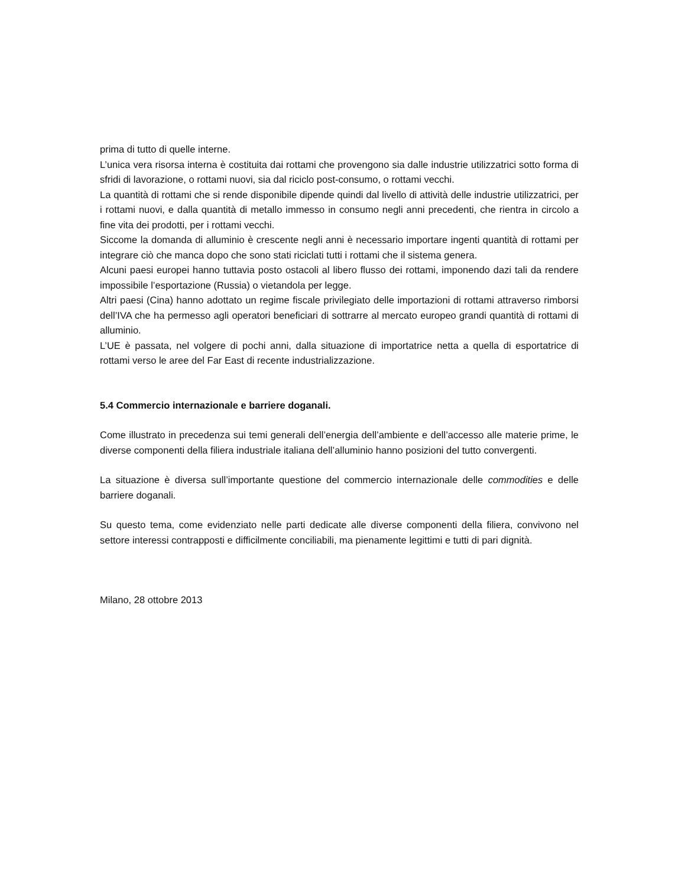prima di tutto di quelle interne.
L’unica vera risorsa interna è costituita dai rottami che provengono sia dalle industrie utilizzatrici sotto forma di sfridi di lavorazione, o rottami nuovi, sia dal riciclo post-consumo, o rottami vecchi.
La quantità di rottami che si rende disponibile dipende quindi dal livello di attività delle industrie utilizzatrici, per i rottami nuovi, e dalla quantità di metallo immesso in consumo negli anni precedenti, che rientra in circolo a fine vita dei prodotti, per i rottami vecchi.
Siccome la domanda di alluminio è crescente negli anni è necessario importare ingenti quantità di rottami per integrare ciò che manca dopo che sono stati riciclati tutti i rottami che il sistema genera.
Alcuni paesi europei hanno tuttavia posto ostacoli al libero flusso dei rottami, imponendo dazi tali da rendere impossibile l’esportazione (Russia) o vietandola per legge.
Altri paesi (Cina) hanno adottato un regime fiscale privilegiato delle importazioni di rottami attraverso rimborsi dell’IVA che ha permesso agli operatori beneficiari di sottrarre al mercato europeo grandi quantità di rottami di alluminio.
L’UE è passata, nel volgere di pochi anni, dalla situazione di importatrice netta a quella di esportatrice di rottami verso le aree del Far East di recente industrializzazione.
5.4 Commercio internazionale e barriere doganali.
Come illustrato in precedenza sui temi generali dell’energia dell’ambiente e dell’accesso alle materie prime, le diverse componenti della filiera industriale italiana dell’alluminio hanno posizioni del tutto convergenti.
La situazione è diversa sull’importante questione del commercio internazionale delle commodities e delle barriere doganali.
Su questo tema, come evidenziato nelle parti dedicate alle diverse componenti della filiera, convivono nel settore interessi contrapposti e difficilmente conciliabili, ma pienamente legittimi e tutti di pari dignità.
Milano, 28 ottobre 2013